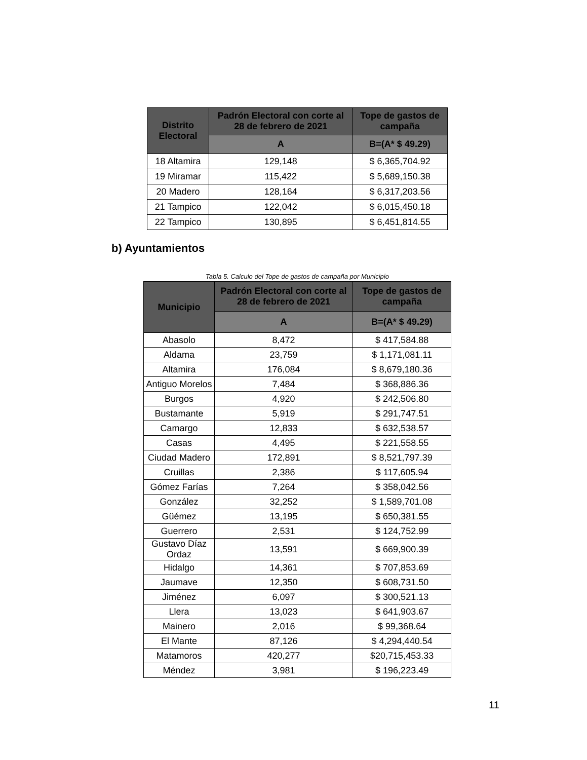| Distrito Electoral | Padrón Electoral con corte al 28 de febrero de 2021 | Tope de gastos de campaña |
| --- | --- | --- |
| | A | B=(A* $ 49.29) |
| 18 Altamira | 129,148 | $ 6,365,704.92 |
| 19 Miramar | 115,422 | $ 5,689,150.38 |
| 20 Madero | 128,164 | $ 6,317,203.56 |
| 21 Tampico | 122,042 | $ 6,015,450.18 |
| 22 Tampico | 130,895 | $ 6,451,814.55 |
b) Ayuntamientos
Tabla 5. Calculo del Tope de gastos de campaña por Municipio
| Municipio | Padrón Electoral con corte al 28 de febrero de 2021 | Tope de gastos de campaña |
| --- | --- | --- |
| | A | B=(A* $ 49.29) |
| Abasolo | 8,472 | $ 417,584.88 |
| Aldama | 23,759 | $ 1,171,081.11 |
| Altamira | 176,084 | $ 8,679,180.36 |
| Antiguo Morelos | 7,484 | $ 368,886.36 |
| Burgos | 4,920 | $ 242,506.80 |
| Bustamante | 5,919 | $ 291,747.51 |
| Camargo | 12,833 | $ 632,538.57 |
| Casas | 4,495 | $ 221,558.55 |
| Ciudad Madero | 172,891 | $ 8,521,797.39 |
| Cruillas | 2,386 | $ 117,605.94 |
| Gómez Farías | 7,264 | $ 358,042.56 |
| González | 32,252 | $ 1,589,701.08 |
| Güémez | 13,195 | $ 650,381.55 |
| Guerrero | 2,531 | $ 124,752.99 |
| Gustavo Díaz Ordaz | 13,591 | $ 669,900.39 |
| Hidalgo | 14,361 | $ 707,853.69 |
| Jaumave | 12,350 | $ 608,731.50 |
| Jiménez | 6,097 | $ 300,521.13 |
| Llera | 13,023 | $ 641,903.67 |
| Mainero | 2,016 | $ 99,368.64 |
| El Mante | 87,126 | $ 4,294,440.54 |
| Matamoros | 420,277 | $20,715,453.33 |
| Méndez | 3,981 | $ 196,223.49 |
11